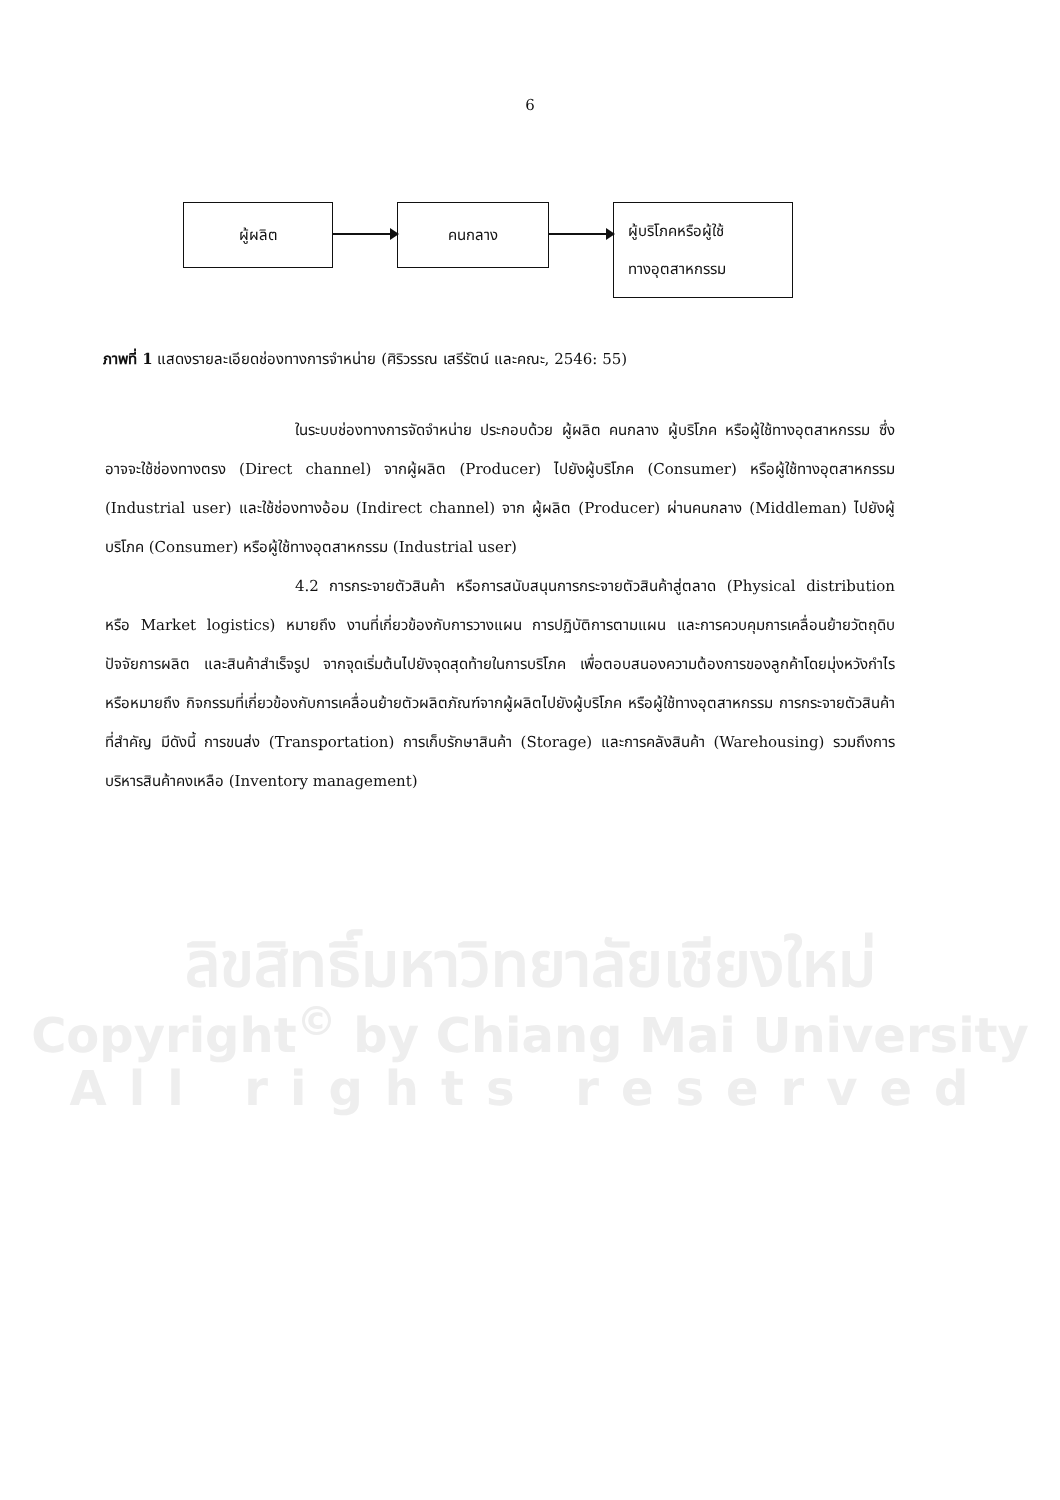6
ผู้ผลิต คนกลาง
ผู้บริโภคหรือผู้ใช้
ทางอุตสาหกรรม
ภาพที่ 1 แสดงรายละเอียดช่องทางการจำหน่าย (ศิริวรรณ เสรีรัตน์ และคณะ, 2546: 55)
ในระบบช่องทางการจัดจำหน่าย ประกอบด้วย ผู้ผลิต คนกลาง ผู้บริโภค หรือผู้ใช้ทางอุตสาหกรรม ซึ่งอาจจะใช้ช่องทางตรง (Direct channel) จากผู้ผลิต (Producer) ไปยังผู้บริโภค (Consumer) หรือผู้ใช้ทางอุตสาหกรรม (Industrial user) และใช้ช่องทางอ้อม (Indirect channel) จาก ผู้ผลิต (Producer) ผ่านคนกลาง (Middleman) ไปยังผู้บริโภค (Consumer) หรือผู้ใช้ทางอุตสาหกรรม (Industrial user)
4.2 การกระจายตัวสินค้า หรือการสนับสนุนการกระจายตัวสินค้าสู่ตลาด (Physical distribution หรือ Market logistics) หมายถึง งานที่เกี่ยวข้องกับการวางแผน การปฏิบัติการตามแผน และการควบคุมการเคลื่อนย้ายวัตถุดิบ ปัจจัยการผลิต และสินค้าสำเร็จรูป จากจุดเริ่มต้นไปยังจุดสุดท้ายในการบริโภค เพื่อตอบสนองความต้องการของลูกค้าโดยมุ่งหวังกำไร หรือหมายถึง กิจกรรมที่เกี่ยวข้องกับการเคลื่อนย้ายตัวผลิตภัณฑ์จากผู้ผลิตไปยังผู้บริโภค หรือผู้ใช้ทางอุตสาหกรรม การกระจายตัวสินค้าที่สำคัญ มีดังนี้ การขนส่ง (Transportation) การเก็บรักษาสินค้า (Storage) และการคลังสินค้า (Warehousing) รวมถึงการบริหารสินค้าคงเหลือ (Inventory management)
ลิขสิทธิ์มหาวิทยาลัยเชียงใหม่
Copyright<sup>©</sup> by Chiang Mai University
All rights reserved